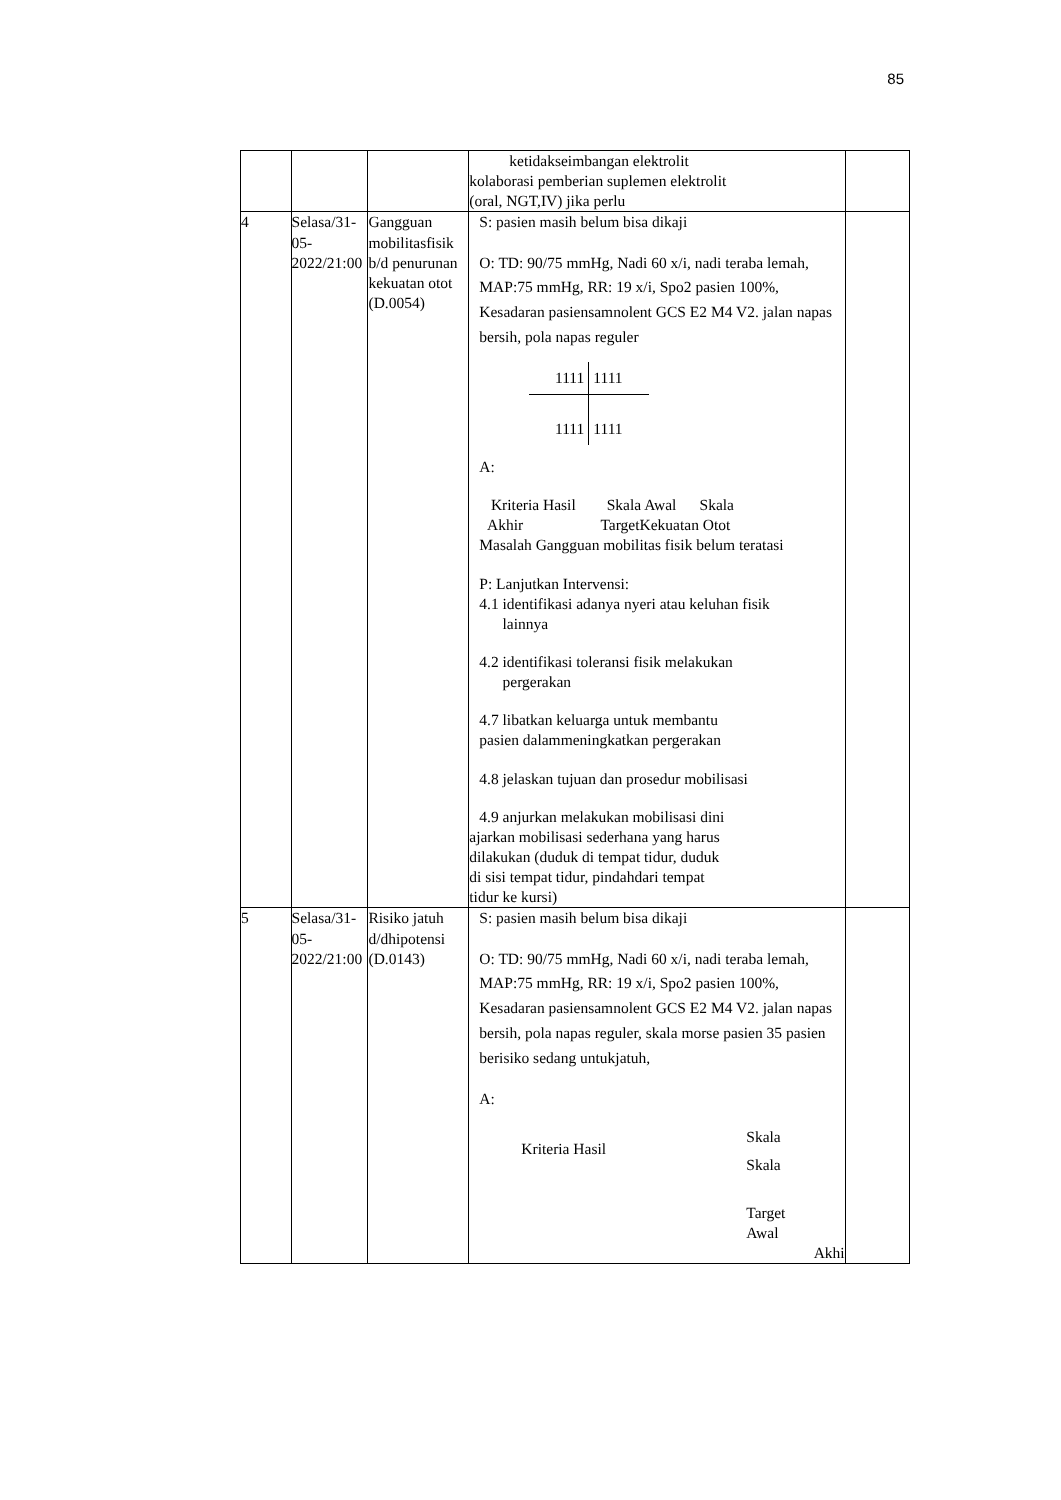85
| | | | ketidakseimbangan elektrolit kolaborasi pemberian suplemen elektrolit (oral, NGT,IV) jika perlu | |
| 4 | Selasa/31-05-2022/21:00 | Gangguan mobilitasfisik b/d penurunan kekuatan otot (D.0054) | S: pasien masih belum bisa dikaji O: TD: 90/75 mmHg, Nadi 60 x/i, nadi teraba lemah, MAP:75 mmHg, RR: 19 x/i, Spo2 pasien 100%, Kesadaran pasiensamnolent GCS E2 M4 V2. jalan napas bersih, pola napas reguler 1111 1111 1111 1111 A: Kriteria Hasil Skala Awal Skala Akhir TargetKekuatan Otot Masalah Gangguan mobilitas fisik belum teratasi P: Lanjutkan Intervensi: 4.1 identifikasi adanya nyeri atau keluhan fisik lainnya 4.2 identifikasi toleransi fisik melakukan pergerakan 4.7 libatkan keluarga untuk membantu pasien dalammeningkatkan pergerakan 4.8 jelaskan tujuan dan prosedur mobilisasi 4.9 anjurkan melakukan mobilisasi dini ajarkan mobilisasi sederhana yang harus dilakukan (duduk di tempat tidur, duduk di sisi tempat tidur, pindahdari tempat tidur ke kursi) | |
| 5 | Selasa/31-05-2022/21:00 | Risiko jatuh d/dhipotensi (D.0143) | S: pasien masih belum bisa dikaji O: TD: 90/75 mmHg, Nadi 60 x/i, nadi teraba lemah, MAP:75 mmHg, RR: 19 x/i, Spo2 pasien 100%, Kesadaran pasiensamnolent GCS E2 M4 V2. jalan napas bersih, pola napas reguler, skala morse pasien 35 pasien berisiko sedang untukjatuh, A: Kriteria Hasil Skala Skala Target Awal Akhi | |